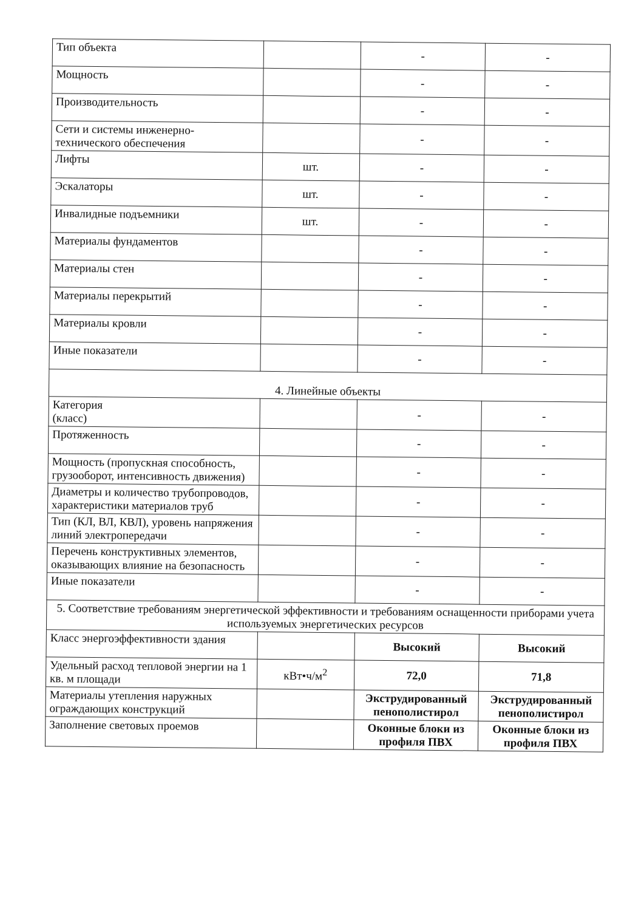| Тип объекта | | - | - |
| Мощность | | - | - |
| Производительность | | - | - |
| Сети и системы инженерно-технического обеспечения | | - | - |
| Лифты | шт. | - | - |
| Эскалаторы | шт. | - | - |
| Инвалидные подъемники | шт. | - | - |
| Материалы фундаментов | | - | - |
| Материалы стен | | - | - |
| Материалы перекрытий | | - | - |
| Материалы кровли | | - | - |
| Иные показатели | | - | - |
| 4. Линейные объекты | | | |
| Категория (класс) | | - | - |
| Протяженность | | - | - |
| Мощность (пропускная способность, грузооборот, интенсивность движения) | | - | - |
| Диаметры и количество трубопроводов, характеристики материалов труб | | - | - |
| Тип (КЛ, ВЛ, КВЛ), уровень напряжения линий электропередачи | | - | - |
| Перечень конструктивных элементов, оказывающих влияние на безопасность | | - | - |
| Иные показатели | | - | - |
| 5. Соответствие требованиям энергетической эффективности и требованиям оснащенности приборами учета используемых энергетических ресурсов | | | |
| Класс энергоэффективности здания | | Высокий | Высокий |
| Удельный расход тепловой энергии на 1 кв. м площади | кВт•ч/м<sup>2</sup> | 72,0 | 71,8 |
| Материалы утепления наружных ограждающих конструкций | | Экструдированный пенополистирол | Экструдированный пенополистирол |
| Заполнение световых проемов | | Оконные блоки из профиля ПВХ | Оконные блоки из профиля ПВХ |